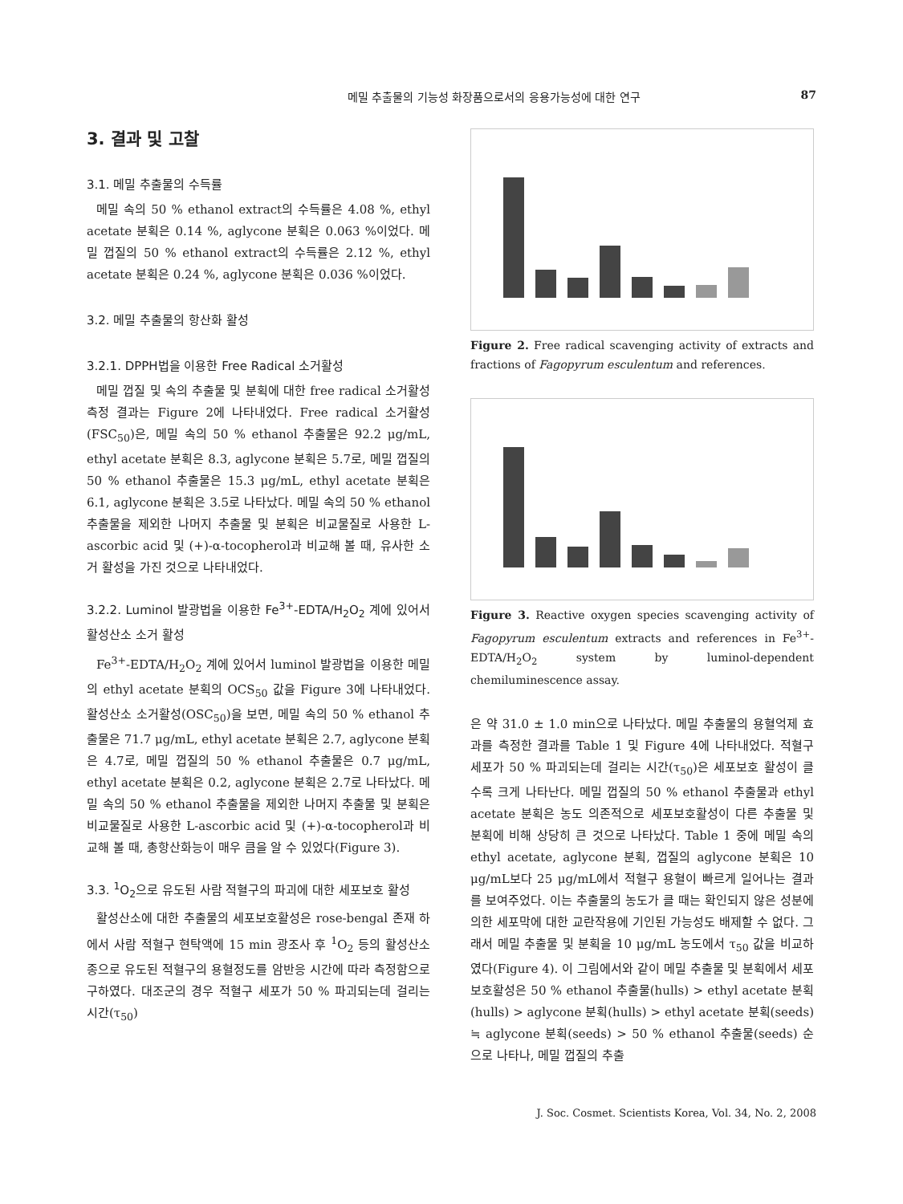메밀 추출물의 기능성 화장품으로서의 응용가능성에 대한 연구 87
3. 결과 및 고찰
3.1. 메밀 추출물의 수득률
메밀 속의 50 % ethanol extract의 수득률은 4.08 %, ethyl acetate 분획은 0.14 %, aglycone 분획은 0.063 %이었다. 메밀 껍질의 50 % ethanol extract의 수득률은 2.12 %, ethyl acetate 분획은 0.24 %, aglycone 분획은 0.036 %이었다.
3.2. 메밀 추출물의 항산화 활성
3.2.1. DPPH법을 이용한 Free Radical 소거활성
메밀 껍질 및 속의 추출물 및 분획에 대한 free radical 소거활성 측정 결과는 Figure 2에 나타내었다. Free radical 소거활성(FSC<sub>50</sub>)은, 메밀 속의 50 % ethanol 추출물은 92.2 μg/mL, ethyl acetate 분획은 8.3, aglycone 분획은 5.7로, 메밀 껍질의 50 % ethanol 추출물은 15.3 μg/mL, ethyl acetate 분획은 6.1, aglycone 분획은 3.5로 나타났다. 메밀 속의 50 % ethanol 추출물을 제외한 나머지 추출물 및 분획은 비교물질로 사용한 L-ascorbic acid 및 (+)-α-tocopherol과 비교해 볼 때, 유사한 소거 활성을 가진 것으로 나타내었다.
3.2.2. Luminol 발광법을 이용한 Fe<sup>3+</sup>-EDTA/H<sub>2</sub>O<sub>2</sub> 계에 있어서 활성산소 소거 활성
Fe<sup>3+</sup>-EDTA/H<sub>2</sub>O<sub>2</sub> 계에 있어서 luminol 발광법을 이용한 메밀의 ethyl acetate 분획의 OCS<sub>50</sub> 값을 Figure 3에 나타내었다. 활성산소 소거활성(OSC<sub>50</sub>)을 보면, 메밀 속의 50 % ethanol 추출물은 71.7 μg/mL, ethyl acetate 분획은 2.7, aglycone 분획은 4.7로, 메밀 껍질의 50 % ethanol 추출물은 0.7 μg/mL, ethyl acetate 분획은 0.2, aglycone 분획은 2.7로 나타났다. 메밀 속의 50 % ethanol 추출물을 제외한 나머지 추출물 및 분획은 비교물질로 사용한 L-ascorbic acid 및 (+)-α-tocopherol과 비교해 볼 때, 총항산화능이 매우 큼을 알 수 있었다(Figure 3).
3.3. <sup>1</sup>O<sub>2</sub>으로 유도된 사람 적혈구의 파괴에 대한 세포보호 활성
활성산소에 대한 추출물의 세포보호활성은 rose-bengal 존재 하에서 사람 적혈구 현탁액에 15 min 광조사 후 <sup>1</sup>O<sub>2</sub> 등의 활성산소종으로 유도된 적혈구의 용혈정도를 암반응 시간에 따라 측정함으로 구하였다. 대조군의 경우 적혈구 세포가 50 % 파괴되는데 걸리는 시간(τ<sub>50</sub>)
Figure 2. Free radical scavenging activity of extracts and fractions of Fagopyrum esculentum and references.
Figure 3. Reactive oxygen species scavenging activity of Fagopyrum esculentum extracts and references in Fe<sup>3+</sup>-EDTA/H<sub>2</sub>O<sub>2</sub> system by luminol-dependent chemiluminescence assay.
은 약 31.0 ± 1.0 min으로 나타났다. 메밀 추출물의 용혈억제 효과를 측정한 결과를 Table 1 및 Figure 4에 나타내었다. 적혈구 세포가 50 % 파괴되는데 걸리는 시간(τ<sub>50</sub>)은 세포보호 활성이 클수록 크게 나타난다. 메밀 껍질의 50 % ethanol 추출물과 ethyl acetate 분획은 농도 의존적으로 세포보호활성이 다른 추출물 및 분획에 비해 상당히 큰 것으로 나타났다. Table 1 중에 메밀 속의 ethyl acetate, aglycone 분획, 껍질의 aglycone 분획은 10 μg/mL보다 25 μg/mL에서 적혈구 용혈이 빠르게 일어나는 결과를 보여주었다. 이는 추출물의 농도가 클 때는 확인되지 않은 성분에 의한 세포막에 대한 교란작용에 기인된 가능성도 배제할 수 없다. 그래서 메밀 추출물 및 분획을 10 μg/mL 농도에서 τ<sub>50</sub> 값을 비교하였다(Figure 4). 이 그림에서와 같이 메밀 추출물 및 분획에서 세포보호활성은 50 % ethanol 추출물(hulls) > ethyl acetate 분획(hulls) > aglycone 분획(hulls) > ethyl acetate 분획(seeds) ≒ aglycone 분획(seeds) > 50 % ethanol 추출물(seeds) 순으로 나타나, 메밀 껍질의 추출
J. Soc. Cosmet. Scientists Korea, Vol. 34, No. 2, 2008